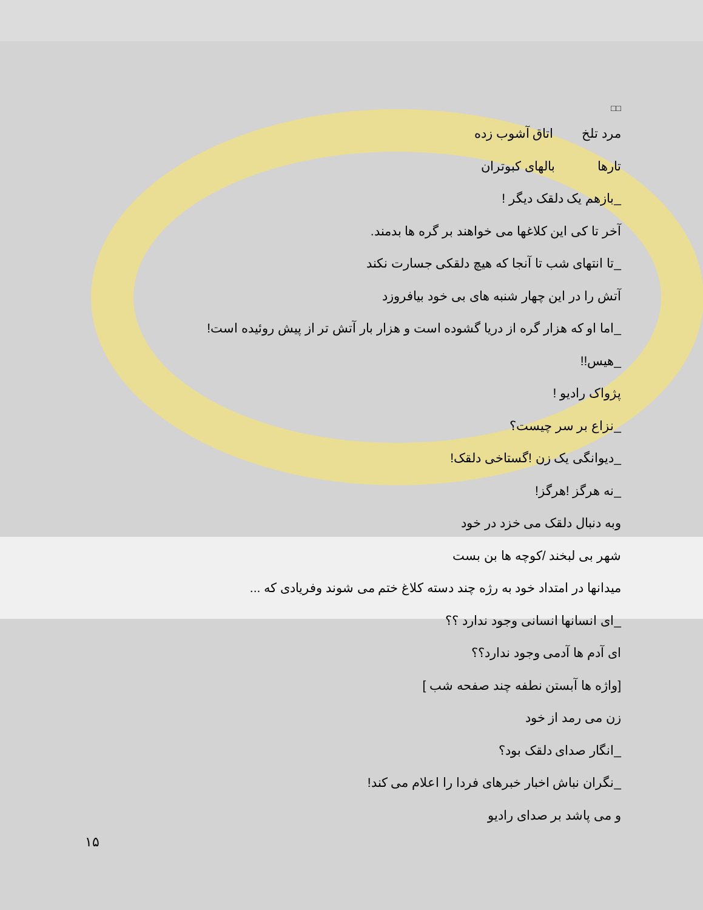□□
مرد تلخ اتاق آشوب زده
تارها بالهای کبوتران
_بازهم یک دلقک دیگر !
آخر تا کی این کلاغها می خواهند بر گره ها بدمند.
_تا انتهای شب تا آنجا که هیچ دلقکی جسارت نکند
آتش را در این چهار شنبه های بی خود بیافروزد
_اما او که هزار گره از دریا گشوده است و هزار بار آتش تر از پیش روئیده است!
_هیس!!
پژواک رادیو !
_نزاع بر سر چیست؟
_دیوانگی یک زن !گستاخی دلقک!
_نه هرگز !هرگز!
وبه دنبال دلقک می خزد در خود
شهر بی لبخند /کوچه ها بن بست
میدانها در امتداد خود به رژه چند دسته کلاغ ختم می شوند وفریادی که ...
_ای انسانها انسانی وجود ندارد ؟؟
ای آدم ها آدمی وجود ندارد؟؟
[واژه ها آبستن نطفه چند صفحه شب ]
زن می رمد از خود
_انگار صدای دلقک بود؟
_نگران نباش اخبار خبرهای فردا را اعلام می کند!
و می پاشد بر صدای رادیو
۱۵